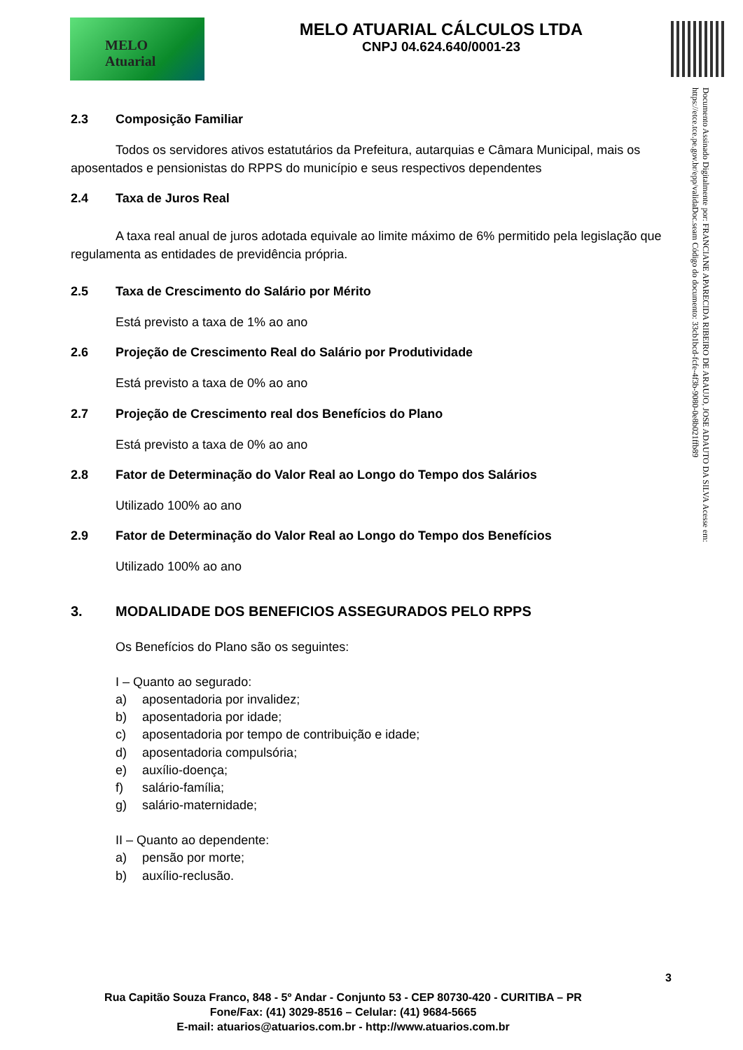MELO
Atuarial
MELO ATUARIAL CÁLCULOS LTDA
CNPJ 04.624.640/0001-23
Documento Assinado Digitalmente por: FRANCIANE APARECIDA RIBEIRO DE ARAUJO, JOSE ADAUTO DA SILVA Acesse em: https://etce.tce.pe.gov.br/epp/validaDoc.seam Código do documento: 33cb1bcd-fcfe-4f3b-9080-0e8b021ffb89
2.3 Composição Familiar
Todos os servidores ativos estatutários da Prefeitura, autarquias e Câmara Municipal, mais os aposentados e pensionistas do RPPS do município e seus respectivos dependentes
2.4 Taxa de Juros Real
A taxa real anual de juros adotada equivale ao limite máximo de 6% permitido pela legislação que regulamenta as entidades de previdência própria.
2.5 Taxa de Crescimento do Salário por Mérito
Está previsto a taxa de 1% ao ano
2.6 Projeção de Crescimento Real do Salário por Produtividade
Está previsto a taxa de 0% ao ano
2.7 Projeção de Crescimento real dos Benefícios do Plano
Está previsto a taxa de 0% ao ano
2.8 Fator de Determinação do Valor Real ao Longo do Tempo dos Salários
Utilizado 100% ao ano
2.9 Fator de Determinação do Valor Real ao Longo do Tempo dos Benefícios
Utilizado 100% ao ano
3. MODALIDADE DOS BENEFICIOS ASSEGURADOS PELO RPPS
Os Benefícios do Plano são os seguintes:
I – Quanto ao segurado:
a) aposentadoria por invalidez;
b) aposentadoria por idade;
c) aposentadoria por tempo de contribuição e idade;
d) aposentadoria compulsória;
e) auxílio-doença;
f) salário-família;
g) salário-maternidade;
II – Quanto ao dependente:
a) pensão por morte;
b) auxílio-reclusão.
3
Rua Capitão Souza Franco, 848 - 5º Andar - Conjunto 53 - CEP 80730-420 - CURITIBA – PR
Fone/Fax: (41) 3029-8516 – Celular: (41) 9684-5665
E-mail: atuarios@atuarios.com.br - http://www.atuarios.com.br